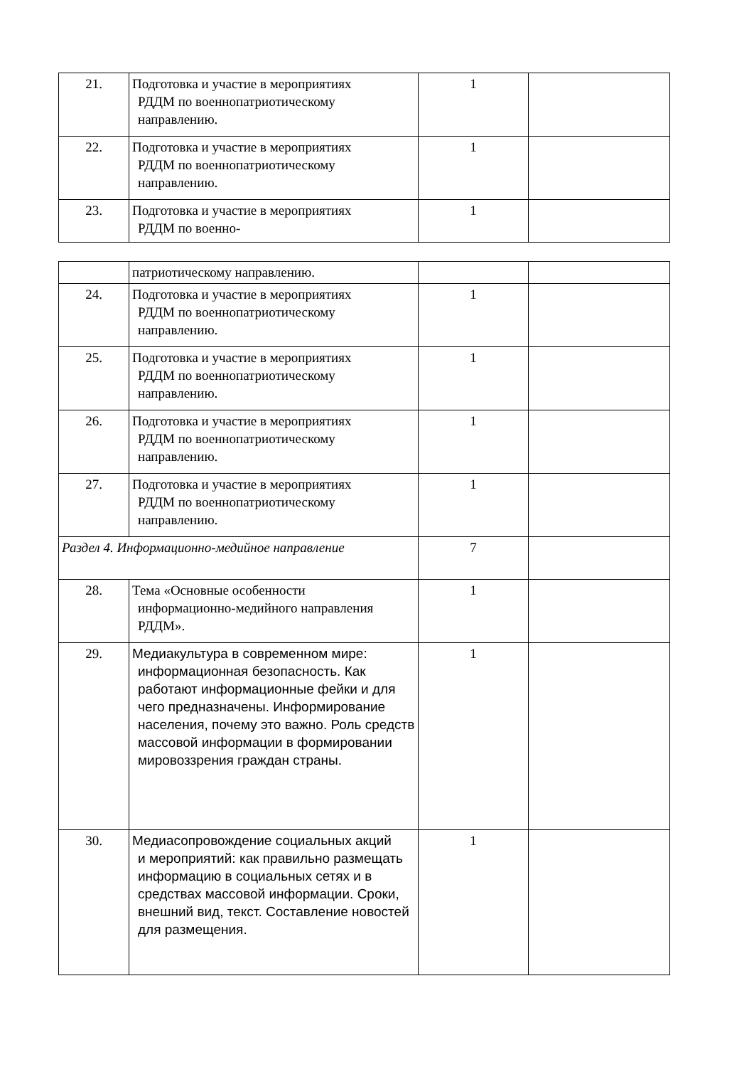| 21. | Подготовка и участие в мероприятиях РДДМ по военнопатриотическому направлению. | 1 | |
| 22. | Подготовка и участие в мероприятиях РДДМ по военнопатриотическому направлению. | 1 | |
| 23. | Подготовка и участие в мероприятиях РДДМ по военно- | 1 | |
| | патриотическому направлению. | | |
| 24. | Подготовка и участие в мероприятиях РДДМ по военнопатриотическому направлению. | 1 | |
| 25. | Подготовка и участие в мероприятиях РДДМ по военнопатриотическому направлению. | 1 | |
| 26. | Подготовка и участие в мероприятиях РДДМ по военнопатриотическому направлению. | 1 | |
| 27. | Подготовка и участие в мероприятиях РДДМ по военнопатриотическому направлению. | 1 | |
| Раздел 4. Информационно-медийное направление | | 7 | |
| 28. | Тема «Основные особенности информационно-медийного направления РДДМ». | 1 | |
| 29. | Медиакультура в современном мире: информационная безопасность. Как работают информационные фейки и для чего предназначены. Информирование населения, почему это важно. Роль средств массовой информации в формировании мировоззрения граждан страны. | 1 | |
| 30. | Медиасопровождение социальных акций и мероприятий: как правильно размещать информацию в социальных сетях и в средствах массовой информации. Сроки, внешний вид, текст. Составление новостей для размещения. | 1 | |